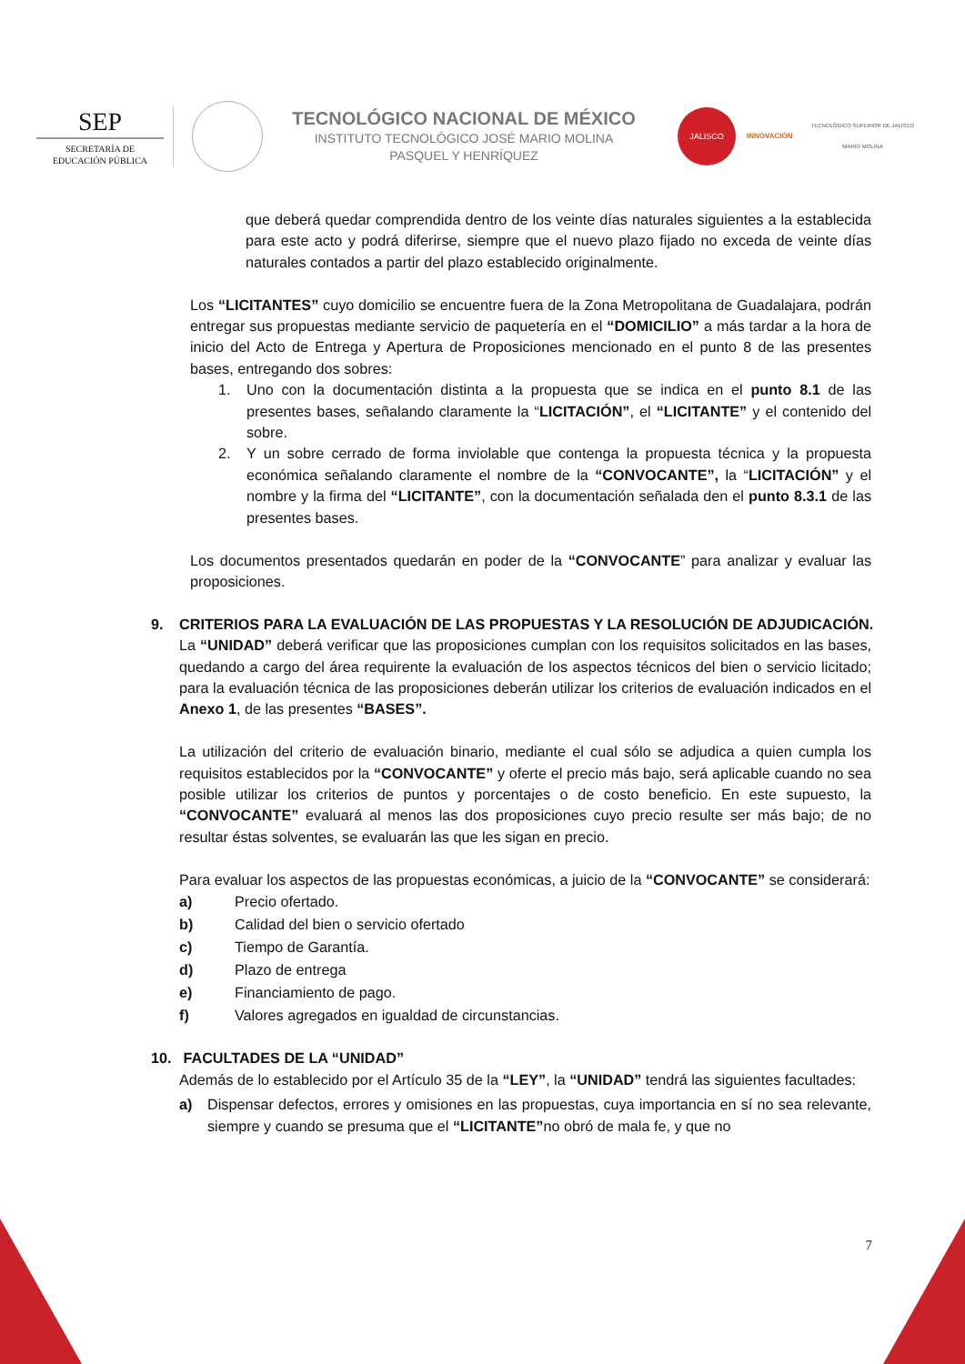SEP
SECRETARÍA DE
EDUCACIÓN PÚBLICA
TECNOLÓGICO NACIONAL DE MÉXICO
INSTITUTO TECNOLÓGICO JOSÉ MARIO MOLINA
PASQUEL Y HENRÍQUEZ
JALISCO
INNOVACIÓN
TECNOLÓGICO SUPERIOR DE JALISCO
MARIO MOLINA
que deberá quedar comprendida dentro de los veinte días naturales siguientes a la establecida para este acto y podrá diferirse, siempre que el nuevo plazo fijado no exceda de veinte días naturales contados a partir del plazo establecido originalmente.
Los “LICITANTES” cuyo domicilio se encuentre fuera de la Zona Metropolitana de Guadalajara, podrán entregar sus propuestas mediante servicio de paquetería en el “DOMICILIO” a más tardar a la hora de inicio del Acto de Entrega y Apertura de Proposiciones mencionado en el punto 8 de las presentes bases, entregando dos sobres:
1. Uno con la documentación distinta a la propuesta que se indica en el punto 8.1 de las presentes bases, señalando claramente la “LICITACIÓN”, el “LICITANTE” y el contenido del sobre.
2. Y un sobre cerrado de forma inviolable que contenga la propuesta técnica y la propuesta económica señalando claramente el nombre de la “CONVOCANTE”, la “LICITACIÓN” y el nombre y la firma del “LICITANTE”, con la documentación señalada den el punto 8.3.1 de las presentes bases.
Los documentos presentados quedarán en poder de la “CONVOCANTE” para analizar y evaluar las proposiciones.
9. CRITERIOS PARA LA EVALUACIÓN DE LAS PROPUESTAS Y LA RESOLUCIÓN DE ADJUDICACIÓN.
La “UNIDAD” deberá verificar que las proposiciones cumplan con los requisitos solicitados en las bases, quedando a cargo del área requirente la evaluación de los aspectos técnicos del bien o servicio licitado; para la evaluación técnica de las proposiciones deberán utilizar los criterios de evaluación indicados en el Anexo 1, de las presentes “BASES”.
La utilización del criterio de evaluación binario, mediante el cual sólo se adjudica a quien cumpla los requisitos establecidos por la “CONVOCANTE” y oferte el precio más bajo, será aplicable cuando no sea posible utilizar los criterios de puntos y porcentajes o de costo beneficio. En este supuesto, la “CONVOCANTE” evaluará al menos las dos proposiciones cuyo precio resulte ser más bajo; de no resultar éstas solventes, se evaluarán las que les sigan en precio.
Para evaluar los aspectos de las propuestas económicas, a juicio de la “CONVOCANTE” se considerará:
a) Precio ofertado.
b) Calidad del bien o servicio ofertado
c) Tiempo de Garantía.
d) Plazo de entrega
e) Financiamiento de pago.
f) Valores agregados en igualdad de circunstancias.
10. FACULTADES DE LA “UNIDAD”
Además de lo establecido por el Artículo 35 de la “LEY”, la “UNIDAD” tendrá las siguientes facultades:
a) Dispensar defectos, errores y omisiones en las propuestas, cuya importancia en sí no sea relevante, siempre y cuando se presuma que el “LICITANTE”no obró de mala fe, y que no
7